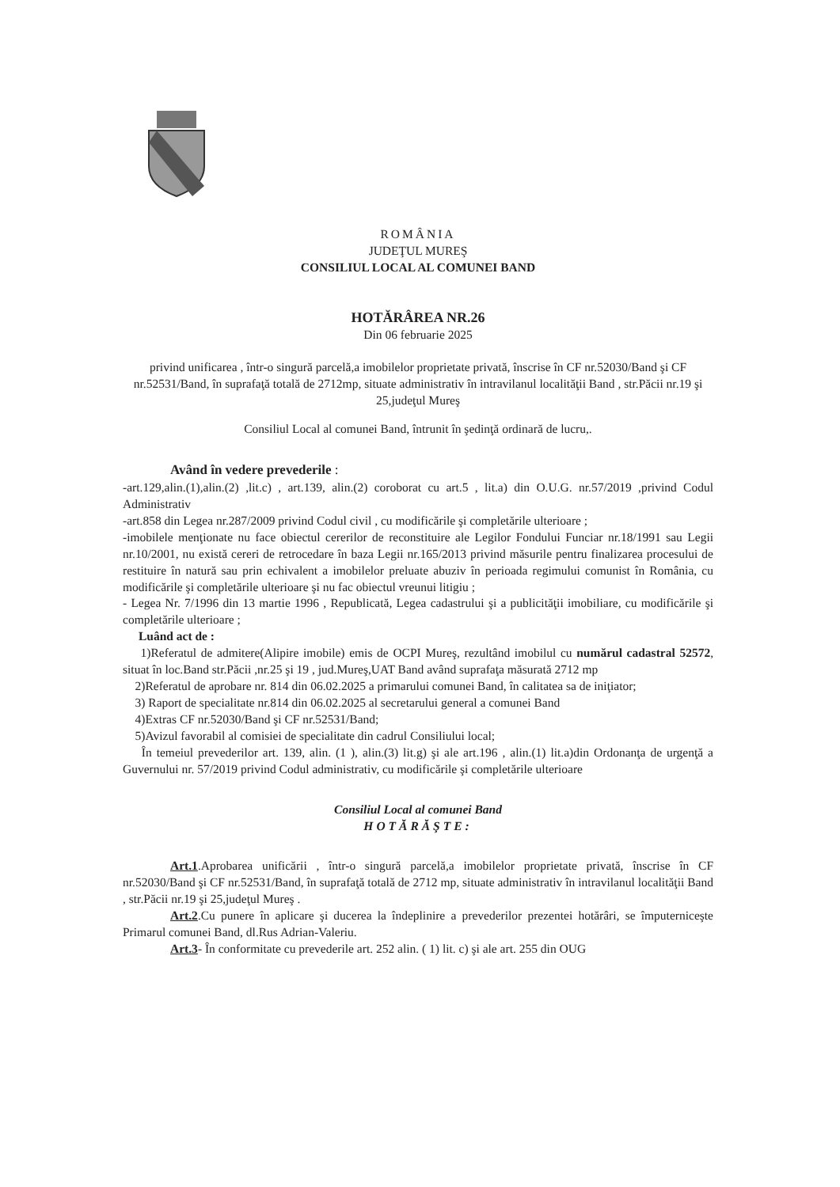ROMÂNIA
JUDEŢUL MUREŞ
CONSILIUL LOCAL AL COMUNEI BAND
HOTĂRÂREA NR.26
Din 06 februarie 2025
privind unificarea , într-o singură parcelă,a imobilelor proprietate privată, înscrise în CF nr.52030/Band şi CF nr.52531/Band, în suprafaţă totală de 2712mp, situate administrativ în intravilanul localităţii Band , str.Păcii nr.19 şi 25,judeţul Mureş
Consiliul Local al comunei Band, întrunit în şedinţă ordinară de lucru,.
Având în vedere prevederile :
-art.129,alin.(1),alin.(2) ,lit.c) , art.139, alin.(2) coroborat cu art.5 , lit.a) din O.U.G. nr.57/2019 ,privind Codul Administrativ
-art.858 din Legea nr.287/2009 privind Codul civil , cu modificările şi completările ulterioare ;
-imobilele menţionate nu face obiectul cererilor de reconstituire ale Legilor Fondului Funciar nr.18/1991 sau Legii nr.10/2001, nu există cereri de retrocedare în baza Legii nr.165/2013 privind măsurile pentru finalizarea procesului de restituire în natură sau prin echivalent a imobilelor preluate abuziv în perioada regimului comunist în România, cu modificările şi completările ulterioare şi nu fac obiectul vreunui litigiu ;
- Legea Nr. 7/1996 din 13 martie 1996 , Republicată, Legea cadastrului şi a publicităţii imobiliare, cu modificările şi completările ulterioare ;
Luând act de :
1)Referatul de admitere(Alipire imobile) emis de OCPI Mureş, rezultând imobilul cu numărul cadastral 52572, situat în loc.Band str.Păcii ,nr.25 şi 19 , jud.Mureş,UAT Band având suprafaţa măsurată 2712 mp
2)Referatul de aprobare nr. 814 din 06.02.2025 a primarului comunei Band, în calitatea sa de iniţiator;
3) Raport de specialitate nr.814 din 06.02.2025 al secretarului general a comunei Band
4)Extras CF nr.52030/Band şi CF nr.52531/Band;
5)Avizul favorabil al comisiei de specialitate din cadrul Consiliului local;
În temeiul prevederilor art. 139, alin. (1 ), alin.(3) lit.g) şi ale art.196 , alin.(1) lit.a)din Ordonanţa de urgenţă a Guvernului nr. 57/2019 privind Codul administrativ, cu modificările şi completările ulterioare
Consiliul Local al comunei Band
HOTĂRĂŞTE:
Art.1.Aprobarea unificării , într-o singură parcelă,a imobilelor proprietate privată, înscrise în CF nr.52030/Band şi CF nr.52531/Band, în suprafaţă totală de 2712 mp, situate administrativ în intravilanul localităţii Band , str.Păcii nr.19 şi 25,judeţul Mureş .
Art.2.Cu punere în aplicare şi ducerea la îndeplinire a prevederilor prezentei hotărâri, se împuterniceşte Primarul comunei Band, dl.Rus Adrian-Valeriu.
Art.3- În conformitate cu prevederile art. 252 alin. ( 1) lit. c) şi ale art. 255 din OUG